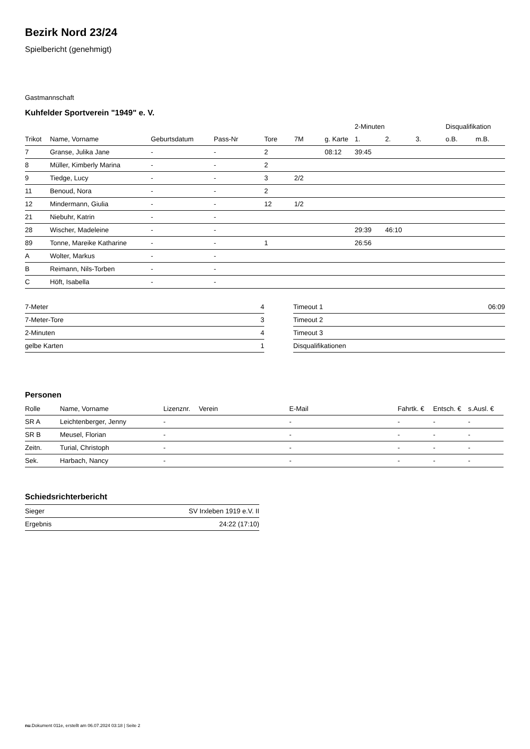Bezirk Nord 23/24
Spielbericht (genehmigt)
Gastmannschaft
Kuhfelder Sportverein "1949" e. V.
| | | | | | | | 2-Minuten | | | Disqualifikation | |
| --- | --- | --- | --- | --- | --- | --- | --- | --- | --- | --- | --- |
| Trikot | Name, Vorname | Geburtsdatum | Pass-Nr | Tore | 7M | g. Karte | 1. | 2. | 3. | o.B. | m.B. |
| 7 | Granse, Julika Jane | - | - | 2 | | 08:12 | 39:45 | | | | |
| 8 | Müller, Kimberly Marina | - | - | 2 | | | | | | | |
| 9 | Tiedge, Lucy | - | - | 3 | 2/2 | | | | | | |
| 11 | Benoud, Nora | - | - | 2 | | | | | | | |
| 12 | Mindermann, Giulia | - | - | 12 | 1/2 | | | | | | |
| 21 | Niebuhr, Katrin | - | - | | | | | | | | |
| 28 | Wischer, Madeleine | - | - | | | | 29:39 | 46:10 | | | |
| 89 | Tonne, Mareike Katharine | - | - | 1 | | | 26:56 | | | | |
| A | Wolter, Markus | - | - | | | | | | | | |
| B | Reimann, Nils-Torben | - | - | | | | | | | | |
| C | Höft, Isabella | - | - | | | | | | | | |
| 7-Meter | 4 |
| 7-Meter-Tore | 3 |
| 2-Minuten | 4 |
| gelbe Karten | 1 |
| Timeout 1 | 06:09 |
| Timeout 2 | |
| Timeout 3 | |
| Disqualifikationen | |
Personen
| Rolle | Name, Vorname | Lizenznr. | Verein | E-Mail | Fahrtk. € | Entsch. € | s.Ausl. € |
| --- | --- | --- | --- | --- | --- | --- | --- |
| SR A | Leichtenberger, Jenny | - | | - | - | - | - |
| SR B | Meusel, Florian | - | | - | - | - | - |
| Zeitn. | Turial, Christoph | - | | - | - | - | - |
| Sek. | Harbach, Nancy | - | | - | - | - | - |
Schiedsrichterbericht
| Sieger | SV Irxleben 1919 e.V. II |
| Ergebnis | 24:22 (17:10) |
nu.Dokument 011e, erstellt am 06.07.2024 03:18 | Seite 2